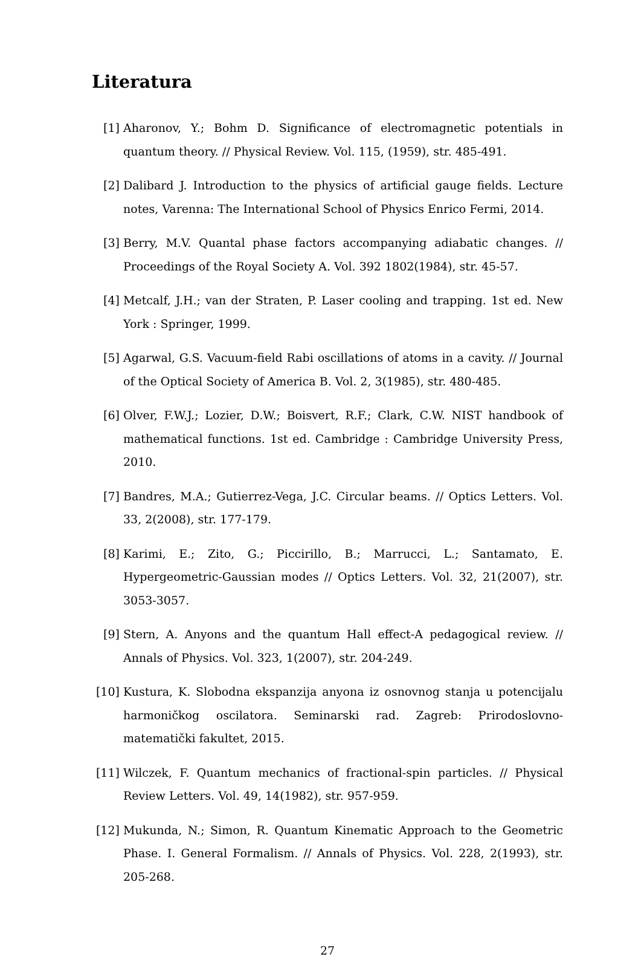Literatura
[1] Aharonov, Y.; Bohm D. Significance of electromagnetic potentials in quantum theory. // Physical Review. Vol. 115, (1959), str. 485-491.
[2] Dalibard J. Introduction to the physics of artificial gauge fields. Lecture notes, Varenna: The International School of Physics Enrico Fermi, 2014.
[3] Berry, M.V. Quantal phase factors accompanying adiabatic changes. // Proceedings of the Royal Society A. Vol. 392 1802(1984), str. 45-57.
[4] Metcalf, J.H.; van der Straten, P. Laser cooling and trapping. 1st ed. New York : Springer, 1999.
[5] Agarwal, G.S. Vacuum-field Rabi oscillations of atoms in a cavity. // Journal of the Optical Society of America B. Vol. 2, 3(1985), str. 480-485.
[6] Olver, F.W.J.; Lozier, D.W.; Boisvert, R.F.; Clark, C.W. NIST handbook of mathematical functions. 1st ed. Cambridge : Cambridge University Press, 2010.
[7] Bandres, M.A.; Gutierrez-Vega, J.C. Circular beams. // Optics Letters. Vol. 33, 2(2008), str. 177-179.
[8] Karimi, E.; Zito, G.; Piccirillo, B.; Marrucci, L.; Santamato, E. Hypergeometric-Gaussian modes // Optics Letters. Vol. 32, 21(2007), str. 3053-3057.
[9] Stern, A. Anyons and the quantum Hall effect-A pedagogical review. // Annals of Physics. Vol. 323, 1(2007), str. 204-249.
[10] Kustura, K. Slobodna ekspanzija anyona iz osnovnog stanja u potencijalu harmoničkog oscilatora. Seminarski rad. Zagreb: Prirodoslovno-matematički fakultet, 2015.
[11] Wilczek, F. Quantum mechanics of fractional-spin particles. // Physical Review Letters. Vol. 49, 14(1982), str. 957-959.
[12] Mukunda, N.; Simon, R. Quantum Kinematic Approach to the Geometric Phase. I. General Formalism. // Annals of Physics. Vol. 228, 2(1993), str. 205-268.
27